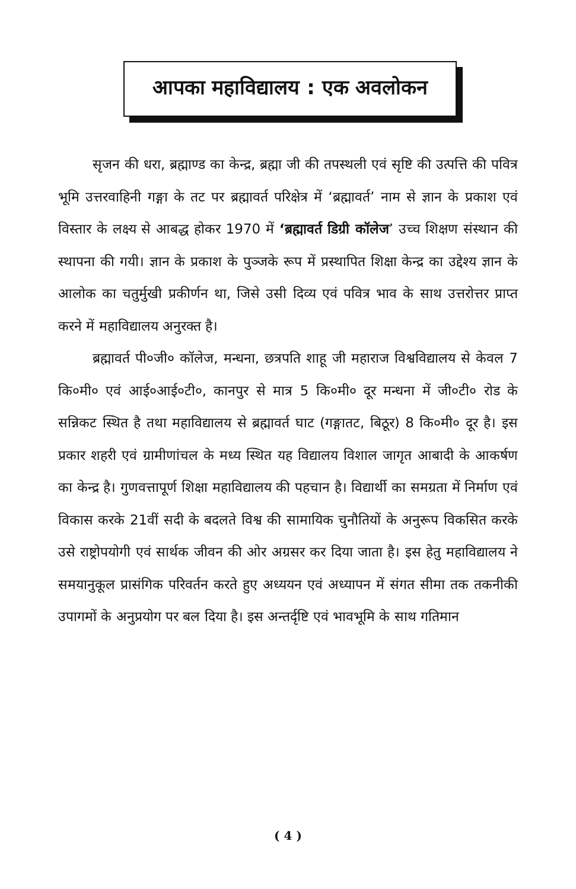आपका महाविद्यालय : एक अवलोकन
सृजन की धरा, ब्रह्माण्ड का केन्द्र, ब्रह्मा जी की तपस्थली एवं सृष्टि की उत्पत्ति की पवित्र भूमि उत्तरवाहिनी गङ्गा के तट पर ब्रह्मावर्त परिक्षेत्र में ‘ब्रह्मावर्त’ नाम से ज्ञान के प्रकाश एवं विस्तार के लक्ष्य से आबद्ध होकर 1970 में ‘ब्रह्मावर्त डिग्री कॉलेज’ उच्च शिक्षण संस्थान की स्थापना की गयी। ज्ञान के प्रकाश के पुञ्जके रूप में प्रस्थापित शिक्षा केन्द्र का उद्देश्य ज्ञान के आलोक का चतुर्मुखी प्रकीर्णन था, जिसे उसी दिव्य एवं पवित्र भाव के साथ उत्तरोत्तर प्राप्त करने में महाविद्यालय अनुरक्त है।
ब्रह्मावर्त पी०जी० कॉलेज, मन्धना, छत्रपति शाहू जी महाराज विश्वविद्यालय से केवल 7 कि०मी० एवं आई०आई०टी०, कानपुर से मात्र 5 कि०मी० दूर मन्धना में जी०टी० रोड के सन्निकट स्थित है तथा महाविद्यालय से ब्रह्मावर्त घाट (गङ्गातट, बिठूर) 8 कि०मी० दूर है। इस प्रकार शहरी एवं ग्रामीणांचल के मध्य स्थित यह विद्यालय विशाल जागृत आबादी के आकर्षण का केन्द्र है। गुणवत्तापूर्ण शिक्षा महाविद्यालय की पहचान है। विद्यार्थी का समग्रता में निर्माण एवं विकास करके 21वीं सदी के बदलते विश्व की सामायिक चुनौतियों के अनुरूप विकसित करके उसे राष्ट्रोपयोगी एवं सार्थक जीवन की ओर अग्रसर कर दिया जाता है। इस हेतु महाविद्यालय ने समयानुकूल प्रासंगिक परिवर्तन करते हुए अध्ययन एवं अध्यापन में संगत सीमा तक तकनीकी उपागमों के अनुप्रयोग पर बल दिया है। इस अन्तर्दृष्टि एवं भावभूमि के साथ गतिमान
( 4 )